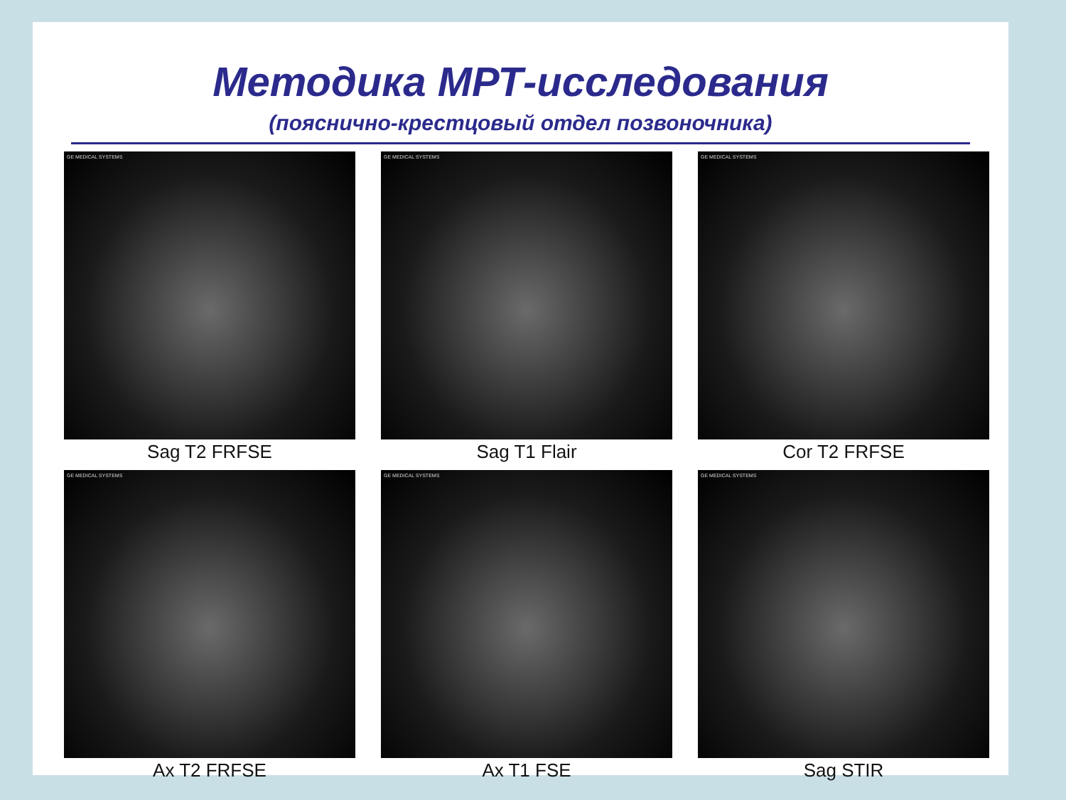Методика МРТ-исследования
(пояснично-крестцовый отдел позвоночника)
GE MEDICAL SYSTEMS
Sag T2 FRFSE
GE MEDICAL SYSTEMS
Sag T1 Flair
GE MEDICAL SYSTEMS
Cor T2 FRFSE
GE MEDICAL SYSTEMS
Ax T2 FRFSE
GE MEDICAL SYSTEMS
Ax T1 FSE
GE MEDICAL SYSTEMS
Sag STIR